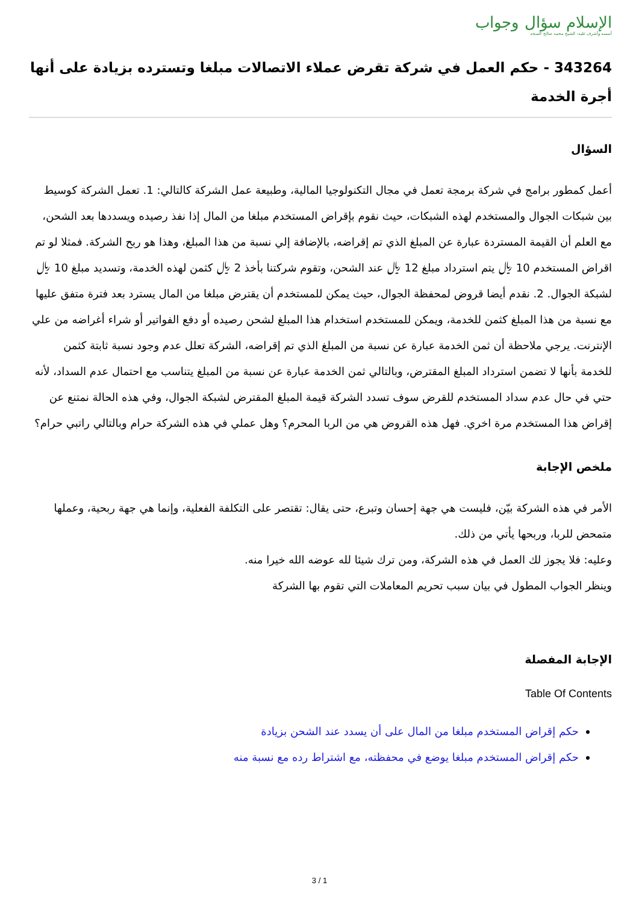الإسلام سؤال وجواب
أسسه وأشرف عليه: الشيخ محمد صالح المنجد
343264 - حكم العمل في شركة تقرض عملاء الاتصالات مبلغا وتسترده بزيادة على أنها أجرة الخدمة
السؤال
أعمل كمطور برامج في شركة برمجة تعمل في مجال التكنولوجيا المالية، وطبيعة عمل الشركة كالتالي: 1. تعمل الشركة كوسيط بين شبكات الجوال والمستخدم لهذه الشبكات، حيث نقوم بإقراض المستخدم مبلغا من المال إذا نفذ رصيده ويسددها بعد الشحن، مع العلم أن القيمة المستردة عبارة عن المبلغ الذي تم إقراضه، بالإضافة إلي نسبة من هذا المبلغ، وهذا هو ربح الشركة. فمثلا لو تم اقراض المستخدم 10 ﷼ يتم استرداد مبلغ 12 ﷼ عند الشحن، وتقوم شركتنا بأخذ 2 ﷼ كثمن لهذه الخدمة، وتسديد مبلغ 10 ﷼ لشبكة الجوال. 2. نقدم أيضا قروض لمحفظة الجوال، حيث يمكن للمستخدم أن يقترض مبلغا من المال يسترد بعد فترة متفق عليها مع نسبة من هذا المبلغ كثمن للخدمة، ويمكن للمستخدم استخدام هذا المبلغ لشحن رصيده أو دفع الفواتير أو شراء أغراضه من علي الإنترنت. يرجي ملاحظة أن ثمن الخدمة عبارة عن نسبة من المبلغ الذي تم إقراضه، الشركة تعلل عدم وجود نسبة ثابتة كثمن للخدمة بأنها لا تضمن استرداد المبلغ المقترض، وبالتالي ثمن الخدمة عبارة عن نسبة من المبلغ يتناسب مع احتمال عدم السداد، لأنه حتي في حال عدم سداد المستخدم للقرض سوف تسدد الشركة قيمة المبلغ المقترض لشبكة الجوال، وفي هذه الحالة نمتنع عن إقراض هذا المستخدم مرة اخري. فهل هذه القروض هي من الربا المحرم؟ وهل عملي في هذه الشركة حرام وبالتالي راتبي حرام؟
ملخص الإجابة
الأمر في هذه الشركة بيّن، فليست هي جهة إحسان وتبرع، حتى يقال: تقتصر على التكلفة الفعلية، وإنما هي جهة ربحية، وعملها متمحض للربا، وربحها يأتي من ذلك.
وعليه: فلا يجوز لك العمل في هذه الشركة، ومن ترك شيئا لله عوضه الله خيرا منه.
وينظر الجواب المطول في بيان سبب تحريم المعاملات التي تقوم بها الشركة
الإجابة المفصلة
Table Of Contents
حكم إقراض المستخدم مبلغا من المال على أن يسدد عند الشحن بزيادة
حكم إقراض المستخدم مبلغا يوضع في محفظته، مع اشتراط رده مع نسبة منه
3 / 1